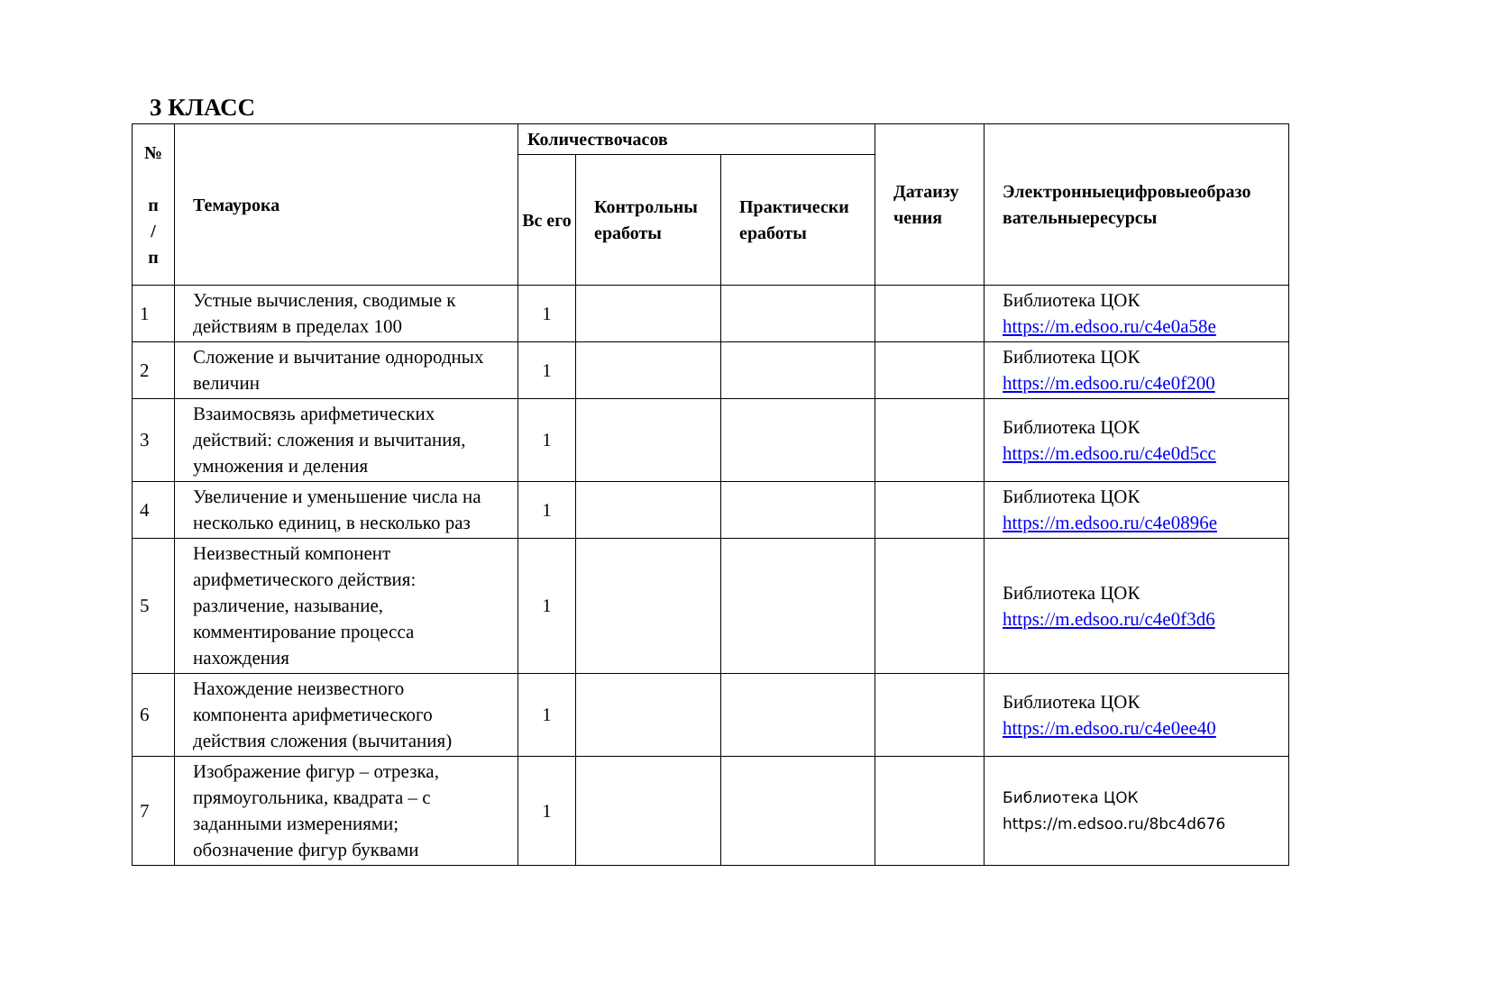3 КЛАСС
| № п / п | Темаурока | Количествочасов | | | Датаизу чения | Электронныецифровыеобразо вательныересурсы |
| --- | --- | --- | --- | --- | --- | --- |
| | | Вс его | Контрольны еработы | Практически еработы | | |
| 1 | Устные вычисления, сводимые к действиям в пределах 100 | 1 | | | | Библиотека ЦОК https://m.edsoo.ru/c4e0a58e |
| 2 | Сложение и вычитание однородных величин | 1 | | | | Библиотека ЦОК https://m.edsoo.ru/c4e0f200 |
| 3 | Взаимосвязь арифметических действий: сложения и вычитания, умножения и деления | 1 | | | | Библиотека ЦОК https://m.edsoo.ru/c4e0d5cc |
| 4 | Увеличение и уменьшение числа на несколько единиц, в несколько раз | 1 | | | | Библиотека ЦОК https://m.edsoo.ru/c4e0896e |
| 5 | Неизвестный компонент арифметического действия: различение, называние, комментирование процесса нахождения | 1 | | | | Библиотека ЦОК https://m.edsoo.ru/c4e0f3d6 |
| 6 | Нахождение неизвестного компонента арифметического действия сложения (вычитания) | 1 | | | | Библиотека ЦОК https://m.edsoo.ru/c4e0ee40 |
| 7 | Изображение фигур – отрезка, прямоугольника, квадрата – с заданными измерениями; обозначение фигур буквами | 1 | | | | Библиотека ЦОК https://m.edsoo.ru/8bc4d676 |